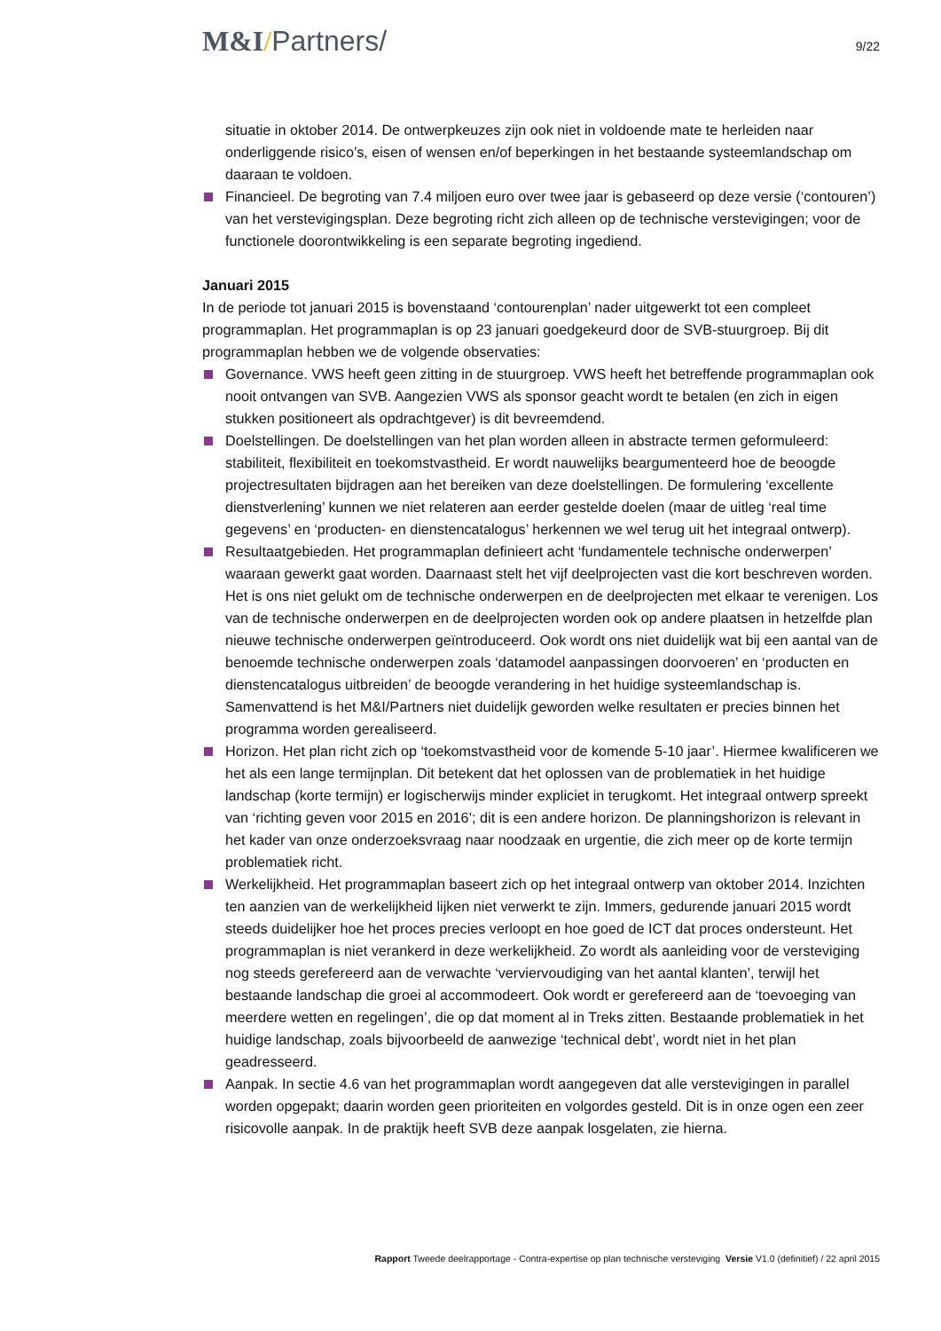M&I/Partners/
9/22
situatie in oktober 2014. De ontwerpkeuzes zijn ook niet in voldoende mate te herleiden naar onderliggende risico’s, eisen of wensen en/of beperkingen in het bestaande systeemlandschap om daaraan te voldoen.
Financieel. De begroting van 7.4 miljoen euro over twee jaar is gebaseerd op deze versie (‘contouren’) van het verstevigingsplan. Deze begroting richt zich alleen op de technische verstevigingen; voor de functionele doorontwikkeling is een separate begroting ingediend.
Januari 2015
In de periode tot januari 2015 is bovenstaand ‘contourenplan’ nader uitgewerkt tot een compleet programmaplan. Het programmaplan is op 23 januari goedgekeurd door de SVB-stuurgroep. Bij dit programmaplan hebben we de volgende observaties:
Governance. VWS heeft geen zitting in de stuurgroep. VWS heeft het betreffende programmaplan ook nooit ontvangen van SVB. Aangezien VWS als sponsor geacht wordt te betalen (en zich in eigen stukken positioneert als opdrachtgever) is dit bevreemdend.
Doelstellingen. De doelstellingen van het plan worden alleen in abstracte termen geformuleerd: stabiliteit, flexibiliteit en toekomstvastheid. Er wordt nauwelijks beargumenteerd hoe de beoogde projectresultaten bijdragen aan het bereiken van deze doelstellingen. De formulering ‘excellente dienstverlening’ kunnen we niet relateren aan eerder gestelde doelen (maar de uitleg ‘real time gegevens’ en ‘producten- en dienstencatalogus’ herkennen we wel terug uit het integraal ontwerp).
Resultaatgebieden. Het programmaplan definieert acht ‘fundamentele technische onderwerpen’ waaraan gewerkt gaat worden. Daarnaast stelt het vijf deelprojecten vast die kort beschreven worden. Het is ons niet gelukt om de technische onderwerpen en de deelprojecten met elkaar te verenigen. Los van de technische onderwerpen en de deelprojecten worden ook op andere plaatsen in hetzelfde plan nieuwe technische onderwerpen geïntroduceerd. Ook wordt ons niet duidelijk wat bij een aantal van de benoemde technische onderwerpen zoals ‘datamodel aanpassingen doorvoeren’ en ‘producten en dienstencatalogus uitbreiden’ de beoogde verandering in het huidige systeemlandschap is. Samenvattend is het M&I/Partners niet duidelijk geworden welke resultaten er precies binnen het programma worden gerealiseerd.
Horizon. Het plan richt zich op ‘toekomstvastheid voor de komende 5-10 jaar’. Hiermee kwalificeren we het als een lange termijnplan. Dit betekent dat het oplossen van de problematiek in het huidige landschap (korte termijn) er logischerwijs minder expliciet in terugkomt. Het integraal ontwerp spreekt van ‘richting geven voor 2015 en 2016’; dit is een andere horizon. De planningshorizon is relevant in het kader van onze onderzoeksvraag naar noodzaak en urgentie, die zich meer op de korte termijn problematiek richt.
Werkelijkheid. Het programmaplan baseert zich op het integraal ontwerp van oktober 2014. Inzichten ten aanzien van de werkelijkheid lijken niet verwerkt te zijn. Immers, gedurende januari 2015 wordt steeds duidelijker hoe het proces precies verloopt en hoe goed de ICT dat proces ondersteunt. Het programmaplan is niet verankerd in deze werkelijkheid. Zo wordt als aanleiding voor de versteviging nog steeds gerefereerd aan de verwachte ‘verviervoudiging van het aantal klanten’, terwijl het bestaande landschap die groei al accommodeert. Ook wordt er gerefereerd aan de ‘toevoeging van meerdere wetten en regelingen’, die op dat moment al in Treks zitten. Bestaande problematiek in het huidige landschap, zoals bijvoorbeeld de aanwezige ‘technical debt’, wordt niet in het plan geadresseerd.
Aanpak. In sectie 4.6 van het programmaplan wordt aangegeven dat alle verstevigingen in parallel worden opgepakt; daarin worden geen prioriteiten en volgordes gesteld. Dit is in onze ogen een zeer risicovolle aanpak. In de praktijk heeft SVB deze aanpak losgelaten, zie hierna.
Rapport Tweede deelrapportage - Contra-expertise op plan technische versteviging Versie V1.0 (definitief) / 22 april 2015